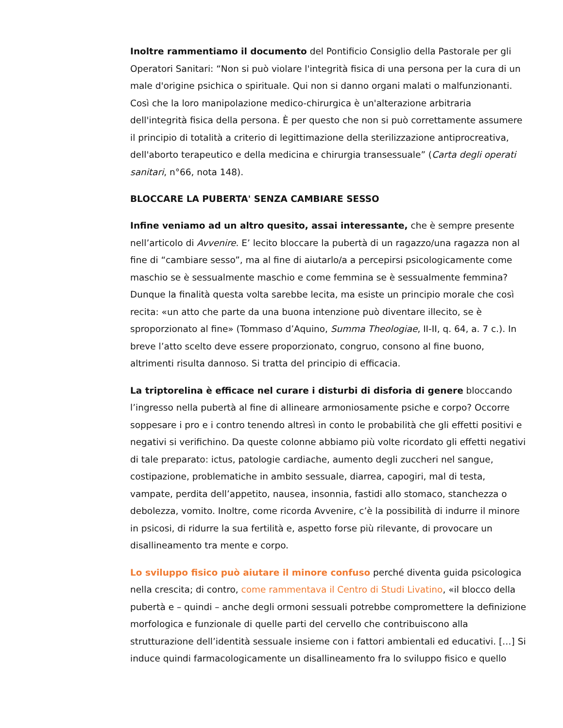Inoltre rammentiamo il documento del Pontificio Consiglio della Pastorale per gli Operatori Sanitari: “Non si può violare l'integrità fisica di una persona per la cura di un male d'origine psichica o spirituale. Qui non si danno organi malati o malfunzionanti. Così che la loro manipolazione medico-chirurgica è un'alterazione arbitraria dell'integrità fisica della persona. È per questo che non si può correttamente assumere il principio di totalità a criterio di legittimazione della sterilizzazione antiprocreativa, dell'aborto terapeutico e della medicina e chirurgia transessuale” (Carta degli operati sanitari, n°66, nota 148).
BLOCCARE LA PUBERTA' SENZA CAMBIARE SESSO
Infine veniamo ad un altro quesito, assai interessante, che è sempre presente nell’articolo di Avvenire. E’ lecito bloccare la pubertà di un ragazzo/una ragazza non al fine di “cambiare sesso”, ma al fine di aiutarlo/a a percepirsi psicologicamente come maschio se è sessualmente maschio e come femmina se è sessualmente femmina? Dunque la finalità questa volta sarebbe lecita, ma esiste un principio morale che così recita: «un atto che parte da una buona intenzione può diventare illecito, se è sproporzionato al fine» (Tommaso d’Aquino, Summa Theologiae, II-II, q. 64, a. 7 c.). In breve l’atto scelto deve essere proporzionato, congruo, consono al fine buono, altrimenti risulta dannoso. Si tratta del principio di efficacia.
La triptorelina è efficace nel curare i disturbi di disforia di genere bloccando l’ingresso nella pubertà al fine di allineare armoniosamente psiche e corpo? Occorre soppesare i pro e i contro tenendo altresì in conto le probabilità che gli effetti positivi e negativi si verifichino. Da queste colonne abbiamo più volte ricordato gli effetti negativi di tale preparato: ictus, patologie cardiache, aumento degli zuccheri nel sangue, costipazione, problematiche in ambito sessuale, diarrea, capogiri, mal di testa, vampate, perdita dell’appetito, nausea, insonnia, fastidi allo stomaco, stanchezza o debolezza, vomito. Inoltre, come ricorda Avvenire, c’è la possibilità di indurre il minore in psicosi, di ridurre la sua fertilità e, aspetto forse più rilevante, di provocare un disallineamento tra mente e corpo.
Lo sviluppo fisico può aiutare il minore confuso perché diventa guida psicologica nella crescita; di contro, come rammentava il Centro di Studi Livatino, «il blocco della pubertà e – quindi – anche degli ormoni sessuali potrebbe compromettere la definizione morfologica e funzionale di quelle parti del cervello che contribuiscono alla strutturazione dell’identità sessuale insieme con i fattori ambientali ed educativi. […] Si induce quindi farmacologicamente un disallineamento fra lo sviluppo fisico e quello